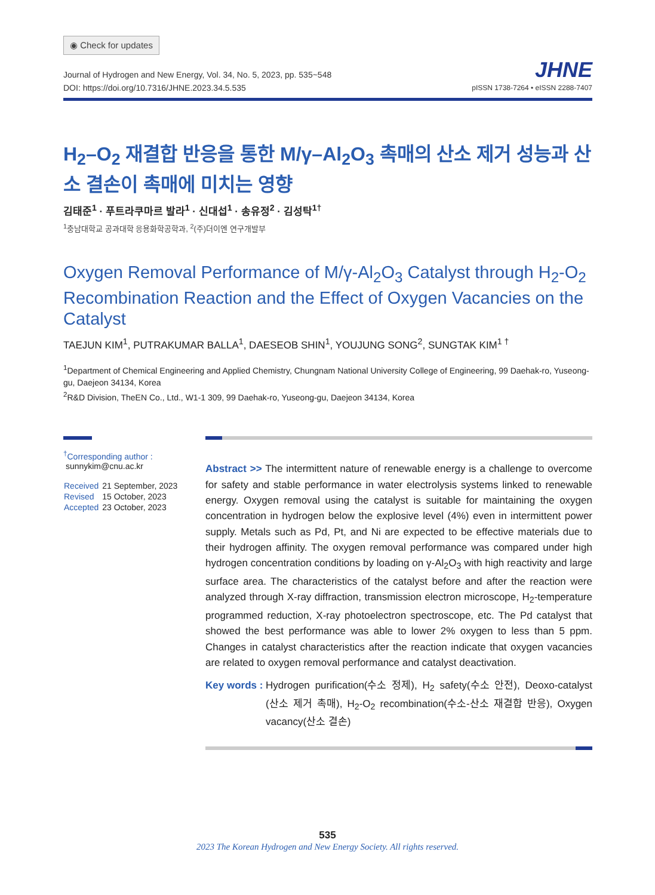◉ Check for updates
Journal of Hydrogen and New Energy, Vol. 34, No. 5, 2023, pp. 535~548
DOI: https://doi.org/10.7316/JHNE.2023.34.5.535
JHNE
pISSN 1738-7264 • eISSN 2288-7407
H<sub>2</sub>–O<sub>2</sub> 재결합 반응을 통한 M/γ–Al<sub>2</sub>O<sub>3</sub> 촉매의 산소 제거 성능과 산소 결손이 촉매에 미치는 영향
김태준<sup>1</sup> · 푸트라쿠마르 발라<sup>1</sup> · 신대섭<sup>1</sup> · 송유정<sup>2</sup> · 김성탁<sup>1†</sup>
<sup>1</sup> 충남대학교 공과대학 응용화학공학과, <sup>2</sup>(주)더이엔 연구개발부
Oxygen Removal Performance of M/γ-Al<sub>2</sub>O<sub>3</sub> Catalyst through H<sub>2</sub>-O<sub>2</sub> Recombination Reaction and the Effect of Oxygen Vacancies on the Catalyst
TAEJUN KIM<sup>1</sup>, PUTRAKUMAR BALLA<sup>1</sup>, DAESEOB SHIN<sup>1</sup>, YOUJUNG SONG<sup>2</sup>, SUNGTAK KIM<sup>1 †</sup>
<sup>1</sup> Department of Chemical Engineering and Applied Chemistry, Chungnam National University College of Engineering, 99 Daehak-ro, Yuseong-gu, Daejeon 34134, Korea
<sup>2</sup> R&D Division, TheEN Co., Ltd., W1-1 309, 99 Daehak-ro, Yuseong-gu, Daejeon 34134, Korea
<sup>†</sup> Corresponding author :
sunnykim@cnu.ac.kr
| Received | 21 September, 2023 |
| Revised | 15 October, 2023 |
| Accepted | 23 October, 2023 |
Abstract >> The intermittent nature of renewable energy is a challenge to overcome for safety and stable performance in water electrolysis systems linked to renewable energy. Oxygen removal using the catalyst is suitable for maintaining the oxygen concentration in hydrogen below the explosive level (4%) even in intermittent power supply. Metals such as Pd, Pt, and Ni are expected to be effective materials due to their hydrogen affinity. The oxygen removal performance was compared under high hydrogen concentration conditions by loading on γ-Al<sub>2</sub>O<sub>3</sub> with high reactivity and large surface area. The characteristics of the catalyst before and after the reaction were analyzed through X-ray diffraction, transmission electron microscope, H<sub>2</sub>-temperature programmed reduction, X-ray photoelectron spectroscope, etc. The Pd catalyst that showed the best performance was able to lower 2% oxygen to less than 5 ppm. Changes in catalyst characteristics after the reaction indicate that oxygen vacancies are related to oxygen removal performance and catalyst deactivation.
Key words : Hydrogen purification(수소 정제), H<sub>2</sub> safety(수소 안전), Deoxo-catalyst (산소 제거 촉매), H<sub>2</sub>-O<sub>2</sub> recombination(수소-산소 재결합 반응), Oxygen vacancy(산소 결손)
535
2023 The Korean Hydrogen and New Energy Society. All rights reserved.